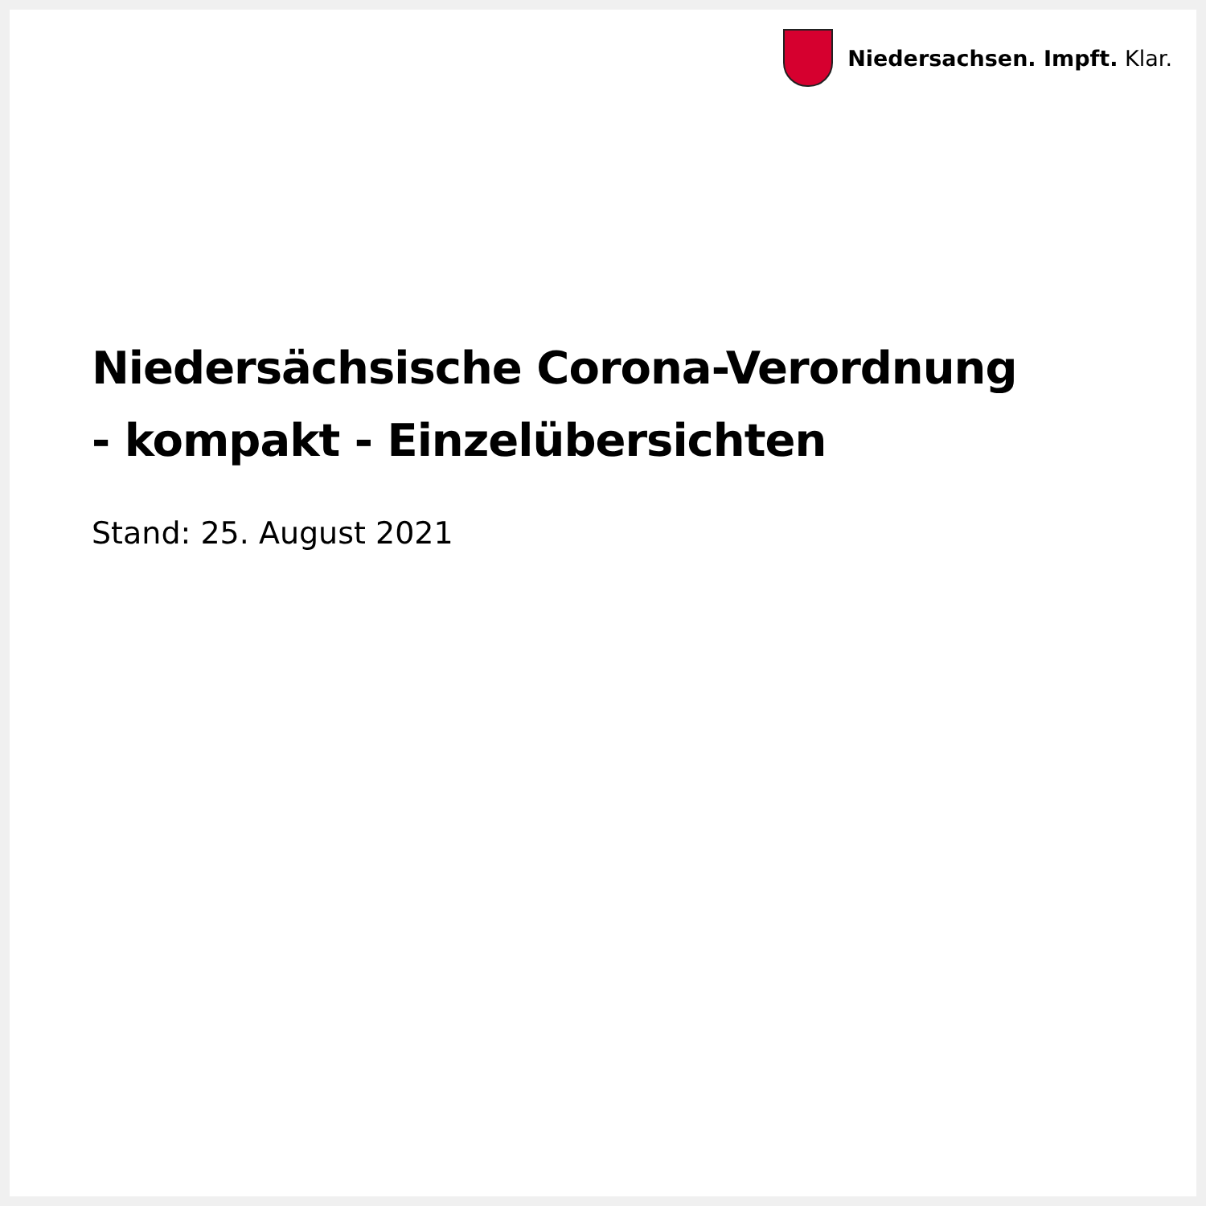Niedersachsen. Impft. Klar.
Niedersächsische Corona-Verordnung
- kompakt - Einzelübersichten
Stand: 25. August 2021